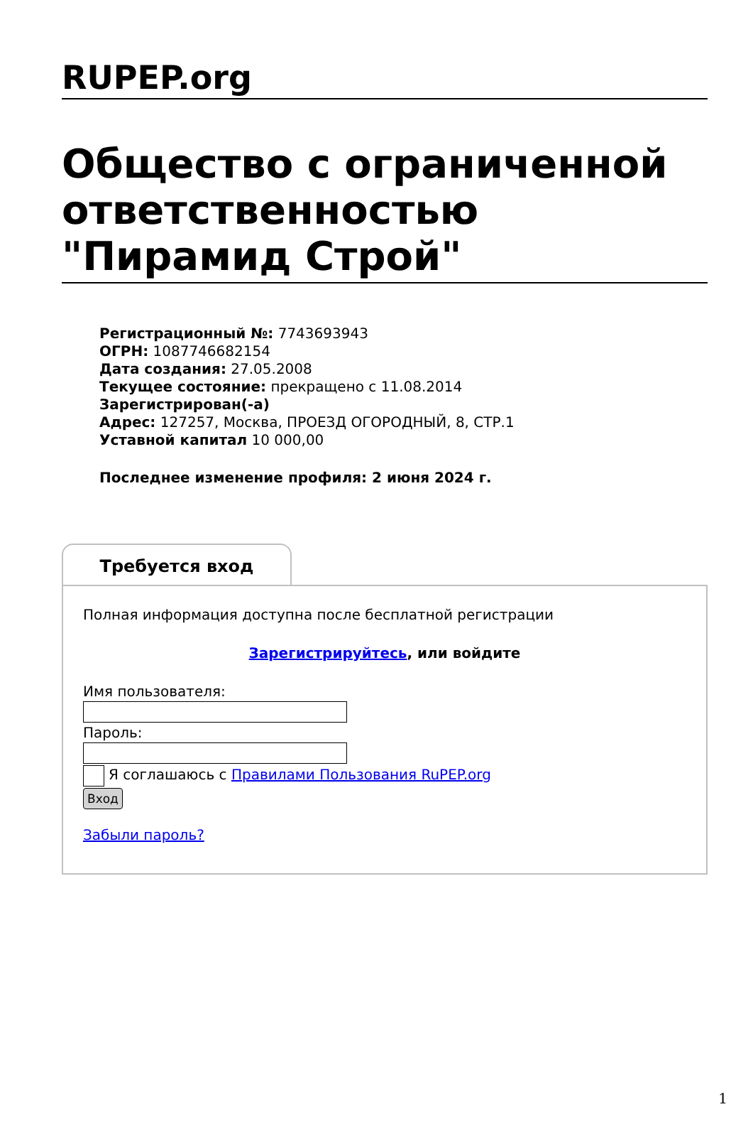RUPEP.org
Общество с ограниченной ответственностью "Пирамид Строй"
Регистрационный №: 7743693943
ОГРН: 1087746682154
Дата создания: 27.05.2008
Текущее состояние: прекращено с 11.08.2014
Зарегистрирован(-а)
Адрес: 127257, Москва, ПРОЕЗД ОГОРОДНЫЙ, 8, СТР.1
Уставной капитал 10 000,00
Последнее изменение профиля: 2 июня 2024 г.
Требуется вход
Полная информация доступна после бесплатной регистрации
Зарегистрируйтесь, или войдите
Имя пользователя:
Пароль:
Я соглашаюсь с Правилами Пользования RuPEP.org
Вход
Забыли пароль?
1